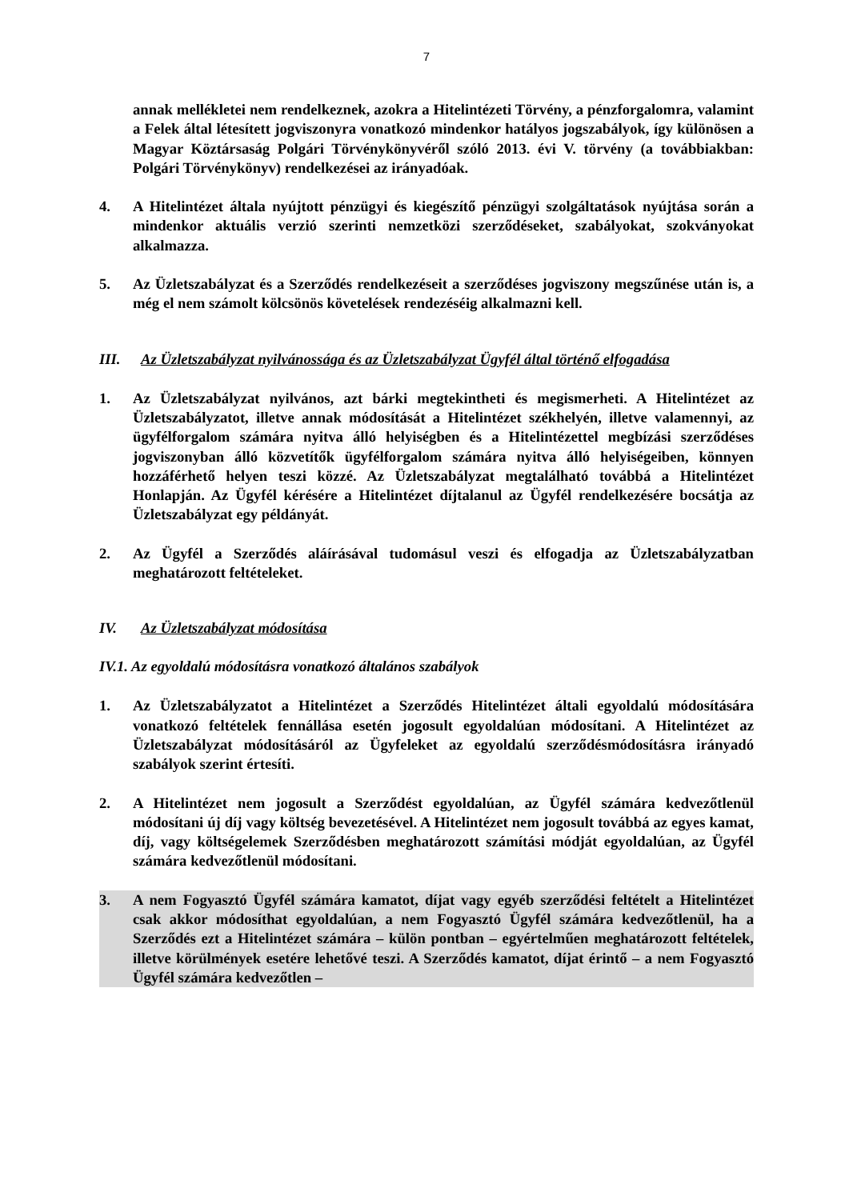7
annak mellékletei nem rendelkeznek, azokra a Hitelintézeti Törvény, a pénzforgalomra, valamint a Felek által létesített jogviszonyra vonatkozó mindenkor hatályos jogszabályok, így különösen a Magyar Köztársaság Polgári Törvénykönyvéről szóló 2013. évi V. törvény (a továbbiakban: Polgári Törvénykönyv) rendelkezései az irányadóak.
4. A Hitelintézet általa nyújtott pénzügyi és kiegészítő pénzügyi szolgáltatások nyújtása során a mindenkor aktuális verzió szerinti nemzetközi szerződéseket, szabályokat, szokványokat alkalmazza.
5. Az Üzletszabályzat és a Szerződés rendelkezéseit a szerződéses jogviszony megszűnése után is, a még el nem számolt kölcsönös követelések rendezéséig alkalmazni kell.
III. Az Üzletszabályzat nyilvánossága és az Üzletszabályzat Ügyfél által történő elfogadása
1. Az Üzletszabályzat nyilvános, azt bárki megtekintheti és megismerheti. A Hitelintézet az Üzletszabályzatot, illetve annak módosítását a Hitelintézet székhelyén, illetve valamennyi, az ügyfélforgalom számára nyitva álló helyiségben és a Hitelintézettel megbízási szerződéses jogviszonyban álló közvetítők ügyfélforgalom számára nyitva álló helyiségeiben, könnyen hozzáférhető helyen teszi közzé. Az Üzletszabályzat megtalálható továbbá a Hitelintézet Honlapján. Az Ügyfél kérésére a Hitelintézet díjtalanul az Ügyfél rendelkezésére bocsátja az Üzletszabályzat egy példányát.
2. Az Ügyfél a Szerződés aláírásával tudomásul veszi és elfogadja az Üzletszabályzatban meghatározott feltételeket.
IV. Az Üzletszabályzat módosítása
IV.1. Az egyoldalú módosításra vonatkozó általános szabályok
1. Az Üzletszabályzatot a Hitelintézet a Szerződés Hitelintézet általi egyoldalú módosítására vonatkozó feltételek fennállása esetén jogosult egyoldalúan módosítani. A Hitelintézet az Üzletszabályzat módosításáról az Ügyfeleket az egyoldalú szerződésmódosításra irányadó szabályok szerint értesíti.
2. A Hitelintézet nem jogosult a Szerződést egyoldalúan, az Ügyfél számára kedvezőtlenül módosítani új díj vagy költség bevezetésével. A Hitelintézet nem jogosult továbbá az egyes kamat, díj, vagy költségelemek Szerződésben meghatározott számítási módját egyoldalúan, az Ügyfél számára kedvezőtlenül módosítani.
3. A nem Fogyasztó Ügyfél számára kamatot, díjat vagy egyéb szerződési feltételt a Hitelintézet csak akkor módosíthat egyoldalúan, a nem Fogyasztó Ügyfél számára kedvezőtlenül, ha a Szerződés ezt a Hitelintézet számára – külön pontban – egyértelműen meghatározott feltételek, illetve körülmények esetére lehetővé teszi. A Szerződés kamatot, díjat érintő – a nem Fogyasztó Ügyfél számára kedvezőtlen –